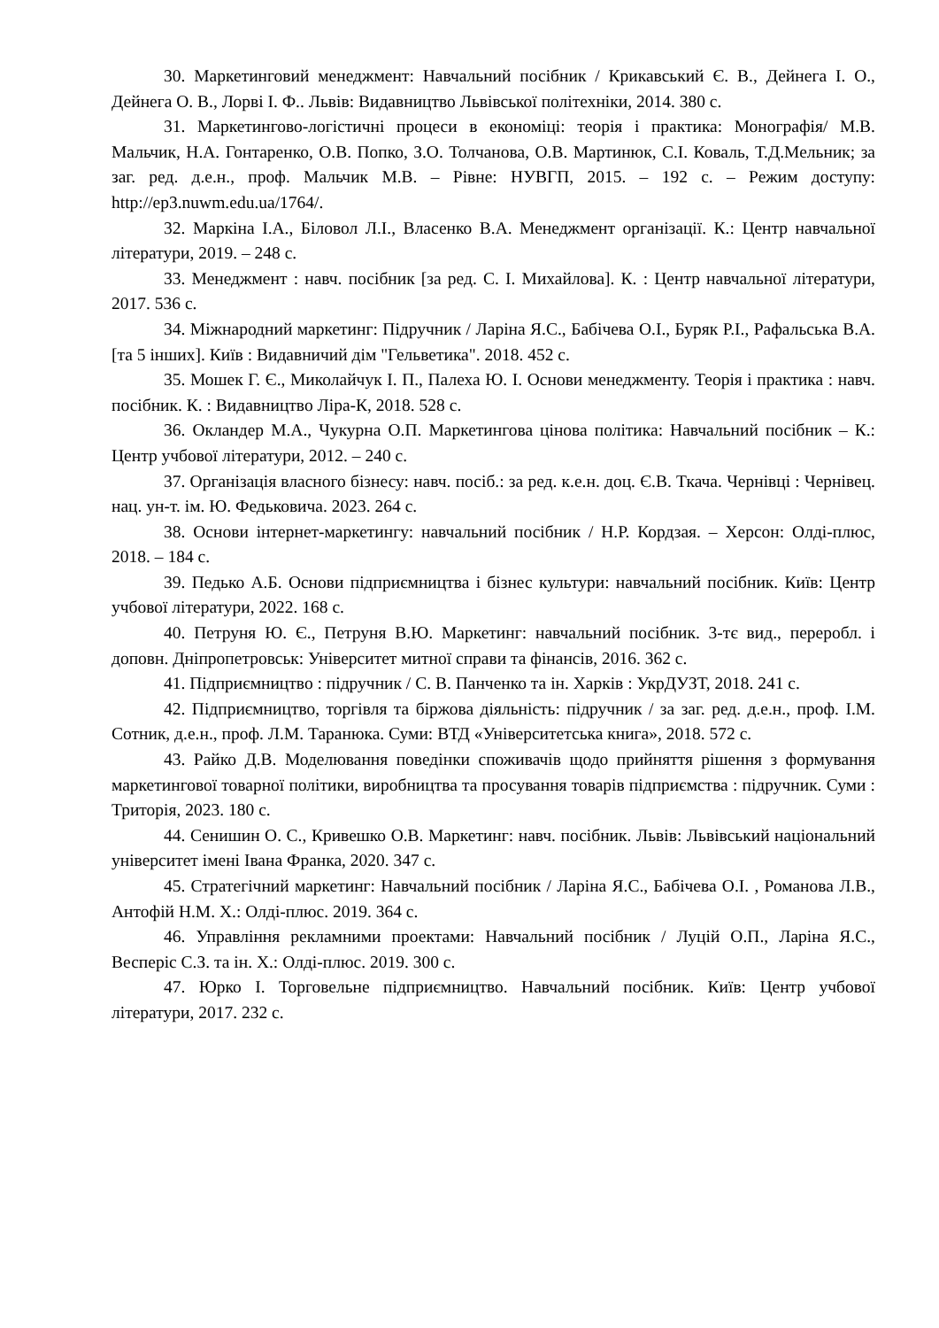30. Маркетинговий менеджмент: Навчальний посібник / Крикавський Є. В., Дейнега І. О., Дейнега О. В., Лорві І. Ф.. Львів: Видавництво Львівської політехніки, 2014. 380 с.
31. Маркетингово-логістичні процеси в економіці: теорія і практика: Монографія/ М.В. Мальчик, Н.А. Гонтаренко, О.В. Попко, З.О. Толчанова, О.В. Мартинюк, С.І. Коваль, Т.Д.Мельник; за заг. ред. д.е.н., проф. Мальчик М.В. – Рівне: НУВГП, 2015. – 192 с. – Режим доступу: http://ep3.nuwm.edu.ua/1764/.
32. Маркіна І.А., Біловол Л.І., Власенко В.А. Менеджмент організації. К.: Центр навчальної літератури, 2019. – 248 с.
33. Менеджмент : навч. посібник [за ред. С. І. Михайлова]. К. : Центр навчальної літератури, 2017. 536 с.
34. Міжнародний маркетинг: Підручник / Ларіна Я.С., Бабічева О.І., Буряк Р.І., Рафальська В.А. [та 5 інших]. Київ : Видавничий дім "Гельветика". 2018. 452 с.
35. Мошек Г. Є., Миколайчук І. П., Палеха Ю. І. Основи менеджменту. Теорія і практика : навч. посібник. К. : Видавництво Ліра-К, 2018. 528 с.
36. Окландер М.А., Чукурна О.П. Маркетингова цінова політика: Навчальний посібник – К.: Центр учбової літератури, 2012. – 240 с.
37. Організація власного бізнесу: навч. посіб.: за ред. к.е.н. доц. Є.В. Ткача. Чернівці : Чернівец. нац. ун-т. ім. Ю. Федьковича. 2023. 264 с.
38. Основи інтернет-маркетингу: навчальний посібник / Н.Р. Кордзая. – Херсон: Олді-плюс, 2018. – 184 с.
39. Педько А.Б. Основи підприємництва і бізнес культури: навчальний посібник. Київ: Центр учбової літератури, 2022. 168 с.
40. Петруня Ю. Є., Петруня В.Ю. Маркетинг: навчальний посібник. 3-тє вид., переробл. і доповн. Дніпропетровськ: Університет митної справи та фінансів, 2016. 362 с.
41. Підприємництво : підручник / С. В. Панченко та ін. Харків : УкрДУЗТ, 2018. 241 с.
42. Підприємництво, торгівля та біржова діяльність: підручник / за заг. ред. д.е.н., проф. І.М. Сотник, д.е.н., проф. Л.М. Таранюка. Суми: ВТД «Університетська книга», 2018. 572 с.
43. Райко Д.В. Моделювання поведінки споживачів щодо прийняття рішення з формування маркетингової товарної політики, виробництва та просування товарів підприємства : підручник. Суми : Триторія, 2023. 180 с.
44. Сенишин О. С., Кривешко О.В. Маркетинг: навч. посібник. Львів: Львівський національний університет імені Івана Франка, 2020. 347 с.
45. Стратегічний маркетинг: Навчальний посібник / Ларіна Я.С., Бабічева О.І. , Романова Л.В., Антофій Н.М. Х.: Олді-плюс. 2019. 364 с.
46. Управління рекламними проектами: Навчальний посібник / Луцій О.П., Ларіна Я.С., Весперіс С.З. та ін. Х.: Олді-плюс. 2019. 300 с.
47. Юрко І. Торговельне підприємництво. Навчальний посібник. Київ: Центр учбової літератури, 2017. 232 с.